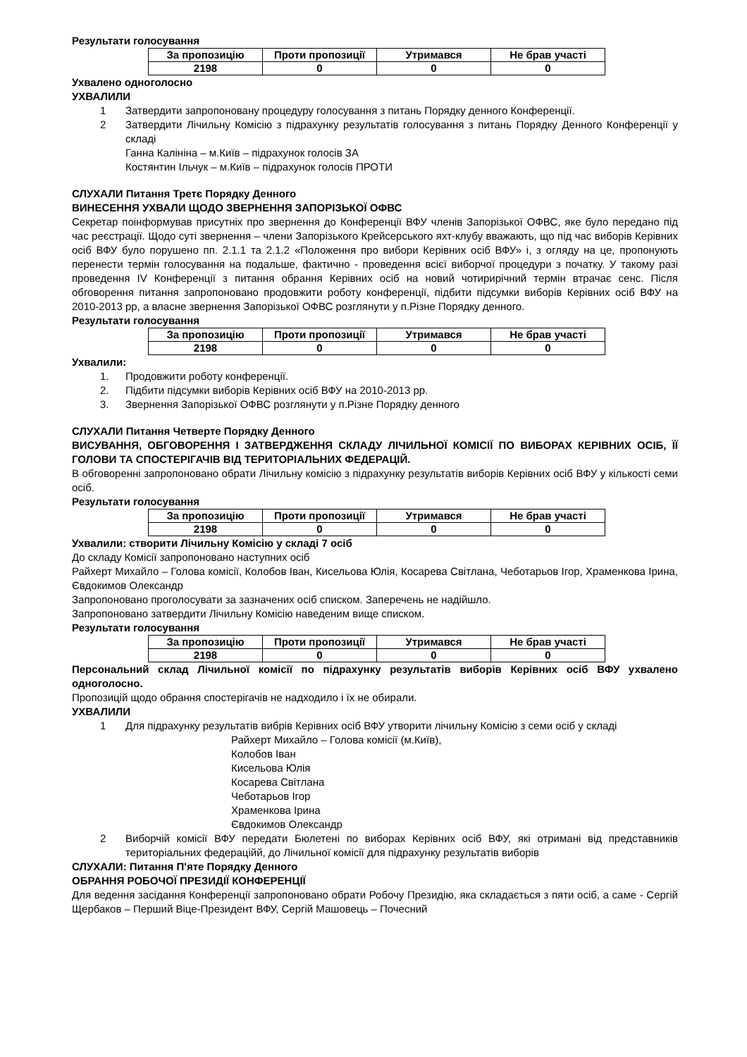Результати голосування
| За пропозицію | Проти пропозиції | Утримався | Не брав участі |
| --- | --- | --- | --- |
| 2198 | 0 | 0 | 0 |
Ухвалено одноголосно
УХВАЛИЛИ
1 Затвердити запропоновану процедуру голосування з питань Порядку денного Конференції.
2 Затвердити Лічильну Комісію з підрахунку результатів голосування з питань Порядку Денного Конференції у складі
Ганна Калініна – м.Київ – підрахунок голосів ЗА
Костянтин Ільчук – м.Київ – підрахунок голосів ПРОТИ
СЛУХАЛИ Питання Третє Порядку Денного
ВИНЕСЕННЯ УХВАЛИ ЩОДО ЗВЕРНЕННЯ ЗАПОРІЗЬКОЇ ОФВС
Секретар поінформував присутніх про звернення до Конференції ВФУ членів Запорізької ОФВС, яке було передано під час реєстрації. Щодо суті звернення – члени Запорізького Крейсерського яхт-клубу вважають, що під час виборів Керівних осіб ВФУ було порушено пп. 2.1.1 та 2.1.2 «Положення про вибори Керівних осіб ВФУ» і, з огляду на це, пропонують перенести термін голосування на подальше, фактично - проведення всієї виборчої процедури з початку. У такому разі проведення IV Конференції з питання обрання Керівних осіб на новий чотирирічний термін втрачає сенс. Після обговорення питання запропоновано продовжити роботу конференції, підбити підсумки виборів Керівних осіб ВФУ на 2010-2013 рр, а власне звернення Запорізької ОФВС розглянути у п.Різне Порядку денного.
Результати голосування
| За пропозицію | Проти пропозиції | Утримався | Не брав участі |
| --- | --- | --- | --- |
| 2198 | 0 | 0 | 0 |
Ухвалили:
1. Продовжити роботу конференції.
2. Підбити підсумки виборів Керівних осіб ВФУ на 2010-2013 рр.
3. Звернення Запорізької ОФВС розглянути у п.Різне Порядку денного
СЛУХАЛИ Питання Четверте Порядку Денного
ВИСУВАННЯ, ОБГОВОРЕННЯ І ЗАТВЕРДЖЕННЯ СКЛАДУ ЛІЧИЛЬНОЇ КОМІСІЇ ПО ВИБОРАХ КЕРІВНИХ ОСІБ, ЇЇ ГОЛОВИ ТА СПОСТЕРІГАЧІВ ВІД ТЕРИТОРІАЛЬНИХ ФЕДЕРАЦІЙ.
В обговоренні запропоновано обрати Лічильну комісію з підрахунку результатів виборів Керівних осіб ВФУ у кількості семи осіб.
Результати голосування
| За пропозицію | Проти пропозиції | Утримався | Не брав участі |
| --- | --- | --- | --- |
| 2198 | 0 | 0 | 0 |
Ухвалили: створити Лічильну Комісію у складі 7 осіб
До складу Комісії запропоновано наступних осіб
Райхерт Михайло – Голова комісії, Колобов Іван, Кисельова Юлія, Косарева Світлана, Чеботарьов Ігор, Храменкова Ірина, Євдокимов Олександр
Запропоновано проголосувати за зазначених осіб списком. Заперечень не надійшло.
Запропоновано затвердити Лічильну Комісію наведеним вище списком.
Результати голосування
| За пропозицію | Проти пропозиції | Утримався | Не брав участі |
| --- | --- | --- | --- |
| 2198 | 0 | 0 | 0 |
Персональний склад Лічильної комісії по підрахунку результатів виборів Керівних осіб ВФУ ухвалено одноголосно.
Пропозицій щодо обрання спостерігачів не надходило і їх не обирали.
УХВАЛИЛИ
1 Для підрахунку результатів вибрів Керівних осіб ВФУ утворити лічильну Комісію з семи осіб у складі
Райхерт Михайло – Голова комісії (м.Київ),
Колобов Іван
Кисельова Юлія
Косарева Світлана
Чеботарьов Ігор
Храменкова Ірина
Євдокимов Олександр
2 Виборчій комісії ВФУ передати Бюлетені по виборах Керівних осіб ВФУ, які отримані від представників територіальних федераційй, до Лічильної комісії для підрахунку результатів виборів
СЛУХАЛИ: Питання П'яте Порядку Денного
ОБРАННЯ РОБОЧОЇ ПРЕЗИДІЇ КОНФЕРЕНЦІЇ
Для ведення засідання Конференції запропоновано обрати Робочу Президію, яка складається з пяти осіб, а саме - Сергій Щербаков – Перший Віце-Президент ВФУ, Сергій Машовець – Почесний